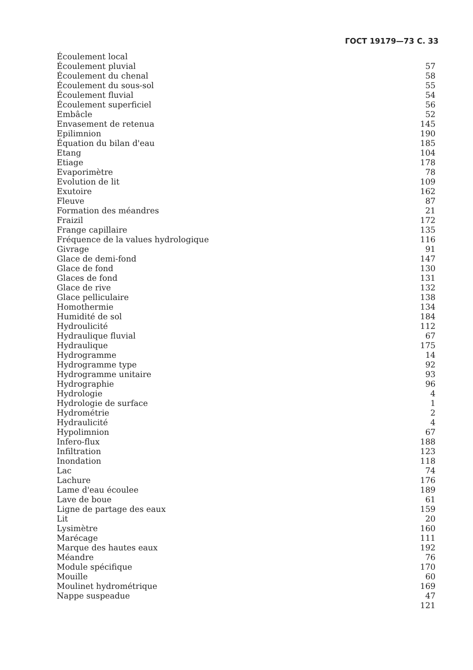ГОСТ 19179—73 С. 33
| Écoulement local | |
| Écoulement pluvial | 57 |
| Écoulement du chenal | 58 |
| Écoulement du sous-sol | 55 |
| Écoulement fluvial | 54 |
| Écoulement superficiel | 56 |
| Embâcle | 52 |
| Envasement de retenua | 145 |
| Epilimnion | 190 |
| Équation du bilan d'eau | 185 |
| Etang | 104 |
| Etiage | 178 |
| Evaporimètre | 78 |
| Evolution de lit | 109 |
| Exutoire | 162 |
| Fleuve | 87 |
| Formation des méandres | 21 |
| Fraizil | 172 |
| Frange capillaire | 135 |
| Fréquence de la values hydrologique | 116 |
| Givrage | 91 |
| Glace de demi-fond | 147 |
| Glace de fond | 130 |
| Glaces de fond | 131 |
| Glace de rive | 132 |
| Glace pelliculaire | 138 |
| Homothermie | 134 |
| Humidité de sol | 184 |
| Hydroulicité | 112 |
| Hydraulique fluvial | 67 |
| Hydraulique | 175 |
| Hydrogramme | 14 |
| Hydrogramme type | 92 |
| Hydrogramme unitaire | 93 |
| Hydrographie | 96 |
| Hydrologie | 4 |
| Hydrologie de surface | 1 |
| Hydrométrie | 2 |
| Hydraulicité | 4 |
| Hypolimnion | 67 |
| Infero-flux | 188 |
| Infiltration | 123 |
| Inondation | 118 |
| Lac | 74 |
| Lachure | 176 |
| Lame d'eau écoulee | 189 |
| Lave de boue | 61 |
| Ligne de partage des eaux | 159 |
| Lit | 20 |
| Lysimètre | 160 |
| Marécage | 111 |
| Marque des hautes eaux | 192 |
| Méandre | 76 |
| Module spécifique | 170 |
| Mouille | 60 |
| Moulinet hydrométrique | 169 |
| Nappe suspeadue | 47 |
| | 121 |